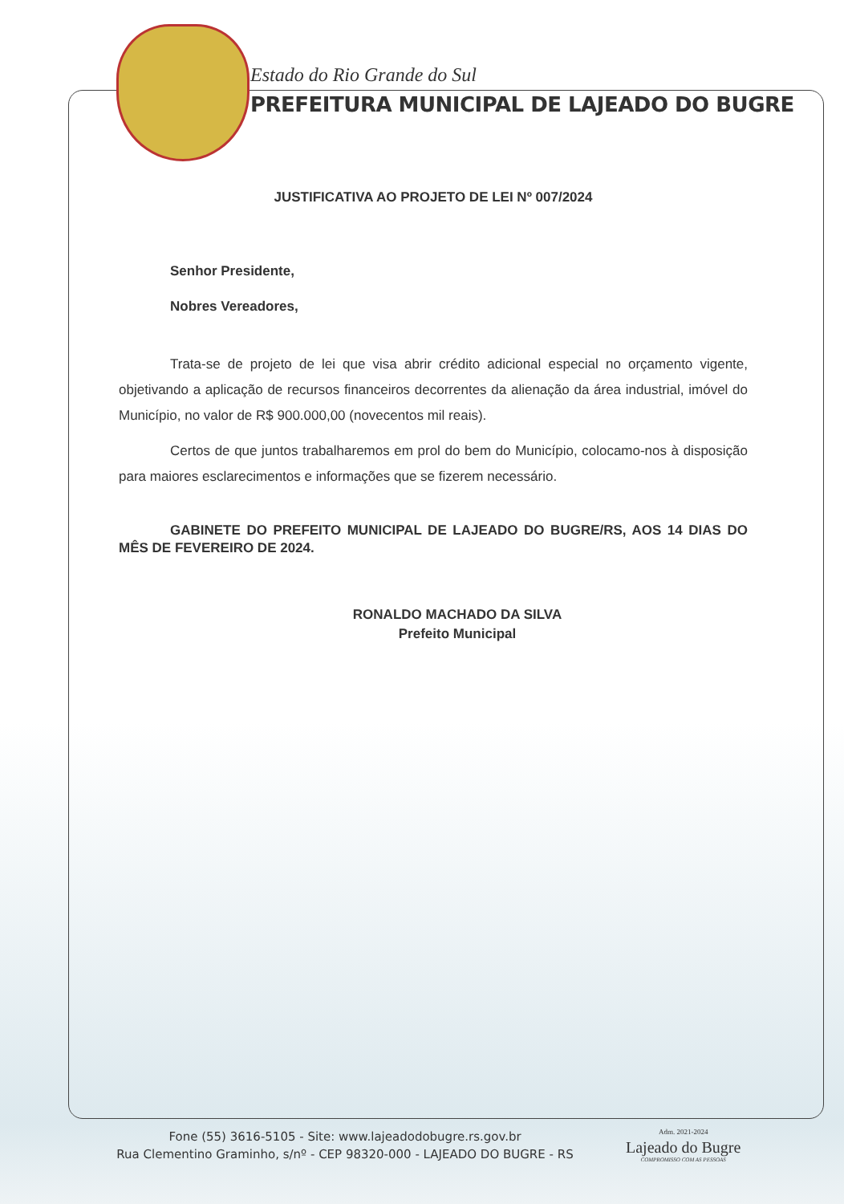Estado do Rio Grande do Sul
PREFEITURA MUNICIPAL DE LAJEADO DO BUGRE
JUSTIFICATIVA AO PROJETO DE LEI Nº 007/2024
Senhor Presidente,
Nobres Vereadores,
Trata-se de projeto de lei que visa abrir crédito adicional especial no orçamento vigente, objetivando a aplicação de recursos financeiros decorrentes da alienação da área industrial, imóvel do Município, no valor de R$ 900.000,00 (novecentos mil reais).
Certos de que juntos trabalharemos em prol do bem do Município, colocamo-nos à disposição para maiores esclarecimentos e informações que se fizerem necessário.
GABINETE DO PREFEITO MUNICIPAL DE LAJEADO DO BUGRE/RS, AOS 14 DIAS DO MÊS DE FEVEREIRO DE 2024.
RONALDO MACHADO DA SILVA
Prefeito Municipal
Fone (55) 3616-5105 - Site: www.lajeadodobugre.rs.gov.br
Rua Clementino Graminho, s/nº - CEP 98320-000 - LAJEADO DO BUGRE - RS
Adm. 2021-2024
Lajeado do Bugre
COMPROMISSO COM AS PESSOAS